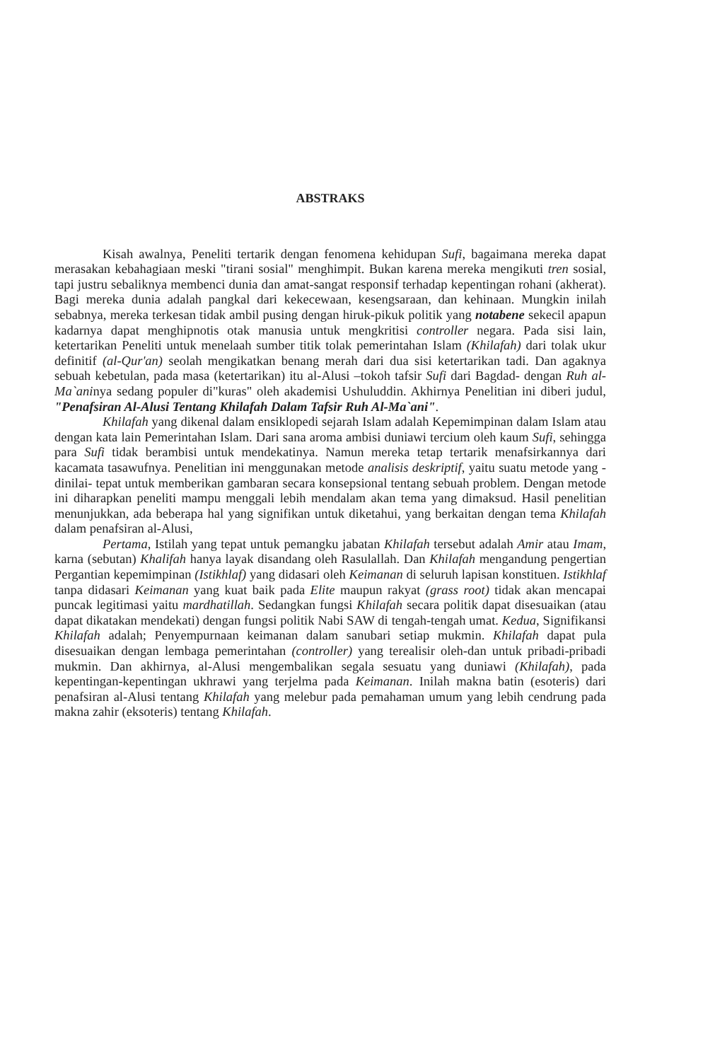ABSTRAKS
Kisah awalnya, Peneliti tertarik dengan fenomena kehidupan Sufi, bagaimana mereka dapat merasakan kebahagiaan meski "tirani sosial" menghimpit. Bukan karena mereka mengikuti tren sosial, tapi justru sebaliknya membenci dunia dan amat-sangat responsif terhadap kepentingan rohani (akherat). Bagi mereka dunia adalah pangkal dari kekecewaan, kesengsaraan, dan kehinaan. Mungkin inilah sebabnya, mereka terkesan tidak ambil pusing dengan hiruk-pikuk politik yang notabene sekecil apapun kadarnya dapat menghipnotis otak manusia untuk mengkritisi controller negara. Pada sisi lain, ketertarikan Peneliti untuk menelaah sumber titik tolak pemerintahan Islam (Khilafah) dari tolak ukur definitif (al-Qur'an) seolah mengikatkan benang merah dari dua sisi ketertarikan tadi. Dan agaknya sebuah kebetulan, pada masa (ketertarikan) itu al-Alusi –tokoh tafsir Sufi dari Bagdad- dengan Ruh al-Ma`aninya sedang populer di"kuras" oleh akademisi Ushuluddin. Akhirnya Penelitian ini diberi judul, "Penafsiran Al-Alusi Tentang Khilafah Dalam Tafsir Ruh Al-Ma`ani".
Khilafah yang dikenal dalam ensiklopedi sejarah Islam adalah Kepemimpinan dalam Islam atau dengan kata lain Pemerintahan Islam. Dari sana aroma ambisi duniawi tercium oleh kaum Sufi, sehingga para Sufi tidak berambisi untuk mendekatinya. Namun mereka tetap tertarik menafsirkannya dari kacamata tasawufnya. Penelitian ini menggunakan metode analisis deskriptif, yaitu suatu metode yang -dinilai- tepat untuk memberikan gambaran secara konsepsional tentang sebuah problem. Dengan metode ini diharapkan peneliti mampu menggali lebih mendalam akan tema yang dimaksud. Hasil penelitian menunjukkan, ada beberapa hal yang signifikan untuk diketahui, yang berkaitan dengan tema Khilafah dalam penafsiran al-Alusi,
Pertama, Istilah yang tepat untuk pemangku jabatan Khilafah tersebut adalah Amir atau Imam, karna (sebutan) Khalifah hanya layak disandang oleh Rasulallah. Dan Khilafah mengandung pengertian Pergantian kepemimpinan (Istikhlaf) yang didasari oleh Keimanan di seluruh lapisan konstituen. Istikhlaf tanpa didasari Keimanan yang kuat baik pada Elite maupun rakyat (grass root) tidak akan mencapai puncak legitimasi yaitu mardhatillah. Sedangkan fungsi Khilafah secara politik dapat disesuaikan (atau dapat dikatakan mendekati) dengan fungsi politik Nabi SAW di tengah-tengah umat. Kedua, Signifikansi Khilafah adalah; Penyempurnaan keimanan dalam sanubari setiap mukmin. Khilafah dapat pula disesuaikan dengan lembaga pemerintahan (controller) yang terealisir oleh-dan untuk pribadi-pribadi mukmin. Dan akhirnya, al-Alusi mengembalikan segala sesuatu yang duniawi (Khilafah), pada kepentingan-kepentingan ukhrawi yang terjelma pada Keimanan. Inilah makna batin (esoteris) dari penafsiran al-Alusi tentang Khilafah yang melebur pada pemahaman umum yang lebih cendrung pada makna zahir (eksoteris) tentang Khilafah.